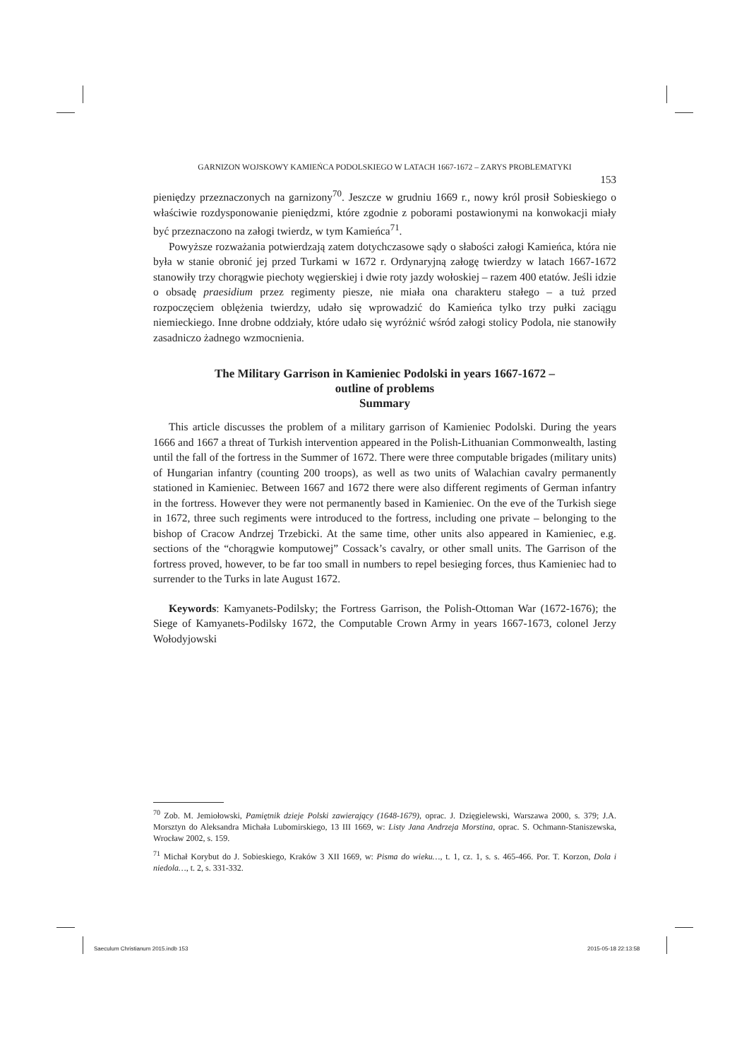GARNIZON WOJSKOWY KAMIEŃCA PODOLSKIEGO W LATACH 1667-1672 – ZARYS PROBLEMATYKI
153
pieniędzy przeznaczonych na garnizony<sup>70</sup>. Jeszcze w grudniu 1669 r., nowy król prosił Sobieskiego o właściwie rozdysponowanie pieniędzmi, które zgodnie z poborami postawionymi na konwokacji miały być przeznaczono na załogi twierdz, w tym Kamieńca<sup>71</sup>.
Powyższe rozważania potwierdzają zatem dotychczasowe sądy o słabości załogi Kamieńca, która nie była w stanie obronić jej przed Turkami w 1672 r. Ordynaryjną załogę twierdzy w latach 1667-1672 stanowiły trzy chorągwie piechoty węgierskiej i dwie roty jazdy wołoskiej – razem 400 etatów. Jeśli idzie o obsadę praesidium przez regimenty piesze, nie miała ona charakteru stałego – a tuż przed rozpoczęciem oblężenia twierdzy, udało się wprowadzić do Kamieńca tylko trzy pułki zaciągu niemieckiego. Inne drobne oddziały, które udało się wyróżnić wśród załogi stolicy Podola, nie stanowiły zasadniczo żadnego wzmocnienia.
The Military Garrison in Kamieniec Podolski in years 1667-1672 –
outline of problems
Summary
This article discusses the problem of a military garrison of Kamieniec Podolski. During the years 1666 and 1667 a threat of Turkish intervention appeared in the Polish-Lithuanian Commonwealth, lasting until the fall of the fortress in the Summer of 1672. There were three computable brigades (military units) of Hungarian infantry (counting 200 troops), as well as two units of Walachian cavalry permanently stationed in Kamieniec. Between 1667 and 1672 there were also different regiments of German infantry in the fortress. However they were not permanently based in Kamieniec. On the eve of the Turkish siege in 1672, three such regiments were introduced to the fortress, including one private – belonging to the bishop of Cracow Andrzej Trzebicki. At the same time, other units also appeared in Kamieniec, e.g. sections of the “chorągwie komputowej” Cossack’s cavalry, or other small units. The Garrison of the fortress proved, however, to be far too small in numbers to repel besieging forces, thus Kamieniec had to surrender to the Turks in late August 1672.
Keywords: Kamyanets-Podilsky; the Fortress Garrison, the Polish-Ottoman War (1672-1676); the Siege of Kamyanets-Podilsky 1672, the Computable Crown Army in years 1667-1673, colonel Jerzy Wołodyjowski
<sup>70</sup> Zob. M. Jemiołowski, Pamiętnik dzieje Polski zawierający (1648-1679), oprac. J. Dzięgielewski, Warszawa 2000, s. 379; J.A. Morsztyn do Aleksandra Michała Lubomirskiego, 13 III 1669, w: Listy Jana Andrzeja Morstina, oprac. S. Ochmann-Staniszewska, Wrocław 2002, s. 159.
<sup>71</sup> Michał Korybut do J. Sobieskiego, Kraków 3 XII 1669, w: Pisma do wieku…, t. 1, cz. 1, s. s. 465-466. Por. T. Korzon, Dola i niedola…, t. 2, s. 331-332.
Saeculum Christianum 2015.indb 153
2015-05-18 22:13:58